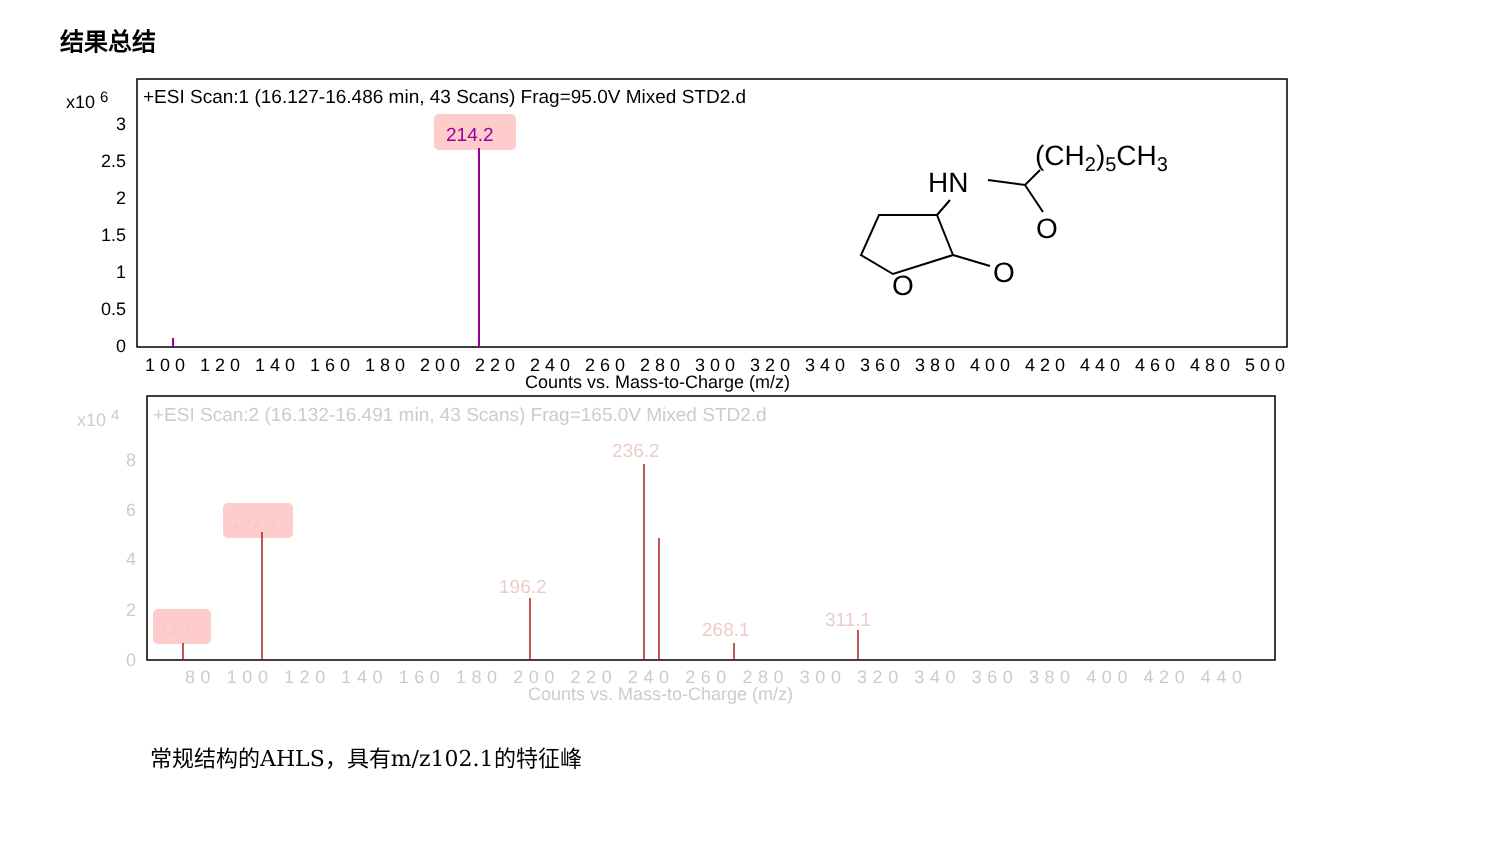结果总结
+ESI Scan:1 (16.127-16.486 min, 43 Scans) Frag=95.0V Mixed STD2.d
x10 6
3
2.5
2
1.5
1
0.5
0
214.2
100 120 140 160 180 200 220 240 260 280 300 320 340 360 380 400 420 440 460 480 500
Counts vs. Mass-to-Charge (m/z)
(CH2)5CH3
HN
O
O
O
+ESI Scan:2 (16.132-16.491 min, 43 Scans) Frag=165.0V Mixed STD2.d
x10 4
8
6
4
2
0
102.1
74.1
236.2
196.2
268.1
311.1
80 100 120 140 160 180 200 220 240 260 280 300 320 340 360 380 400 420 440
Counts vs. Mass-to-Charge (m/z)
常规结构的AHLS，具有m/z102.1的特征峰